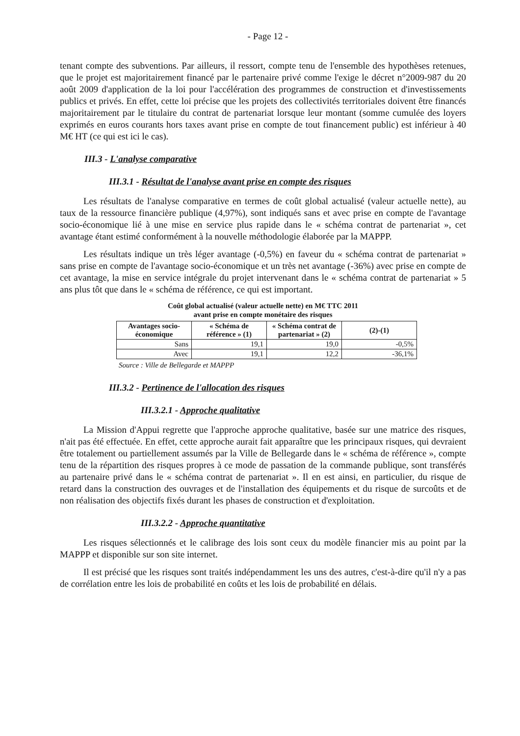- Page 12 -
tenant compte des subventions. Par ailleurs, il ressort, compte tenu de l'ensemble des hypothèses retenues, que le projet est majoritairement financé par le partenaire privé comme l'exige le décret n°2009-987 du 20 août 2009 d'application de la loi pour l'accélération des programmes de construction et d'investissements publics et privés. En effet, cette loi précise que les projets des collectivités territoriales doivent être financés majoritairement par le titulaire du contrat de partenariat lorsque leur montant (somme cumulée des loyers exprimés en euros courants hors taxes avant prise en compte de tout financement public) est inférieur à 40 M€ HT (ce qui est ici le cas).
III.3 - L'analyse comparative
III.3.1 - Résultat de l'analyse avant prise en compte des risques
Les résultats de l'analyse comparative en termes de coût global actualisé (valeur actuelle nette), au taux de la ressource financière publique (4,97%), sont indiqués sans et avec prise en compte de l'avantage socio-économique lié à une mise en service plus rapide dans le « schéma contrat de partenariat », cet avantage étant estimé conformément à la nouvelle méthodologie élaborée par la MAPPP.
Les résultats indique un très léger avantage (-0,5%) en faveur du « schéma contrat de partenariat » sans prise en compte de l'avantage socio-économique et un très net avantage (-36%) avec prise en compte de cet avantage, la mise en service intégrale du projet intervenant dans le « schéma contrat de partenariat » 5 ans plus tôt que dans le « schéma de référence, ce qui est important.
Coût global actualisé (valeur actuelle nette) en M€ TTC 2011
avant prise en compte monétaire des risques
| Avantages socio-économique | « Schéma de référence » (1) | « Schéma contrat de partenariat » (2) | (2)-(1) |
| --- | --- | --- | --- |
| Sans | 19,1 | 19,0 | -0,5% |
| Avec | 19,1 | 12,2 | -36,1% |
Source : Ville de Bellegarde et MAPPP
III.3.2 - Pertinence de l'allocation des risques
III.3.2.1 - Approche qualitative
La Mission d'Appui regrette que l'approche approche qualitative, basée sur une matrice des risques, n'ait pas été effectuée. En effet, cette approche aurait fait apparaître que les principaux risques, qui devraient être totalement ou partiellement assumés par la Ville de Bellegarde dans le « schéma de référence », compte tenu de la répartition des risques propres à ce mode de passation de la commande publique, sont transférés au partenaire privé dans le « schéma contrat de partenariat ». Il en est ainsi, en particulier, du risque de retard dans la construction des ouvrages et de l'installation des équipements et du risque de surcoûts et de non réalisation des objectifs fixés durant les phases de construction et d'exploitation.
III.3.2.2 - Approche quantitative
Les risques sélectionnés et le calibrage des lois sont ceux du modèle financier mis au point par la MAPPP et disponible sur son site internet.
Il est précisé que les risques sont traités indépendamment les uns des autres, c'est-à-dire qu'il n'y a pas de corrélation entre les lois de probabilité en coûts et les lois de probabilité en délais.